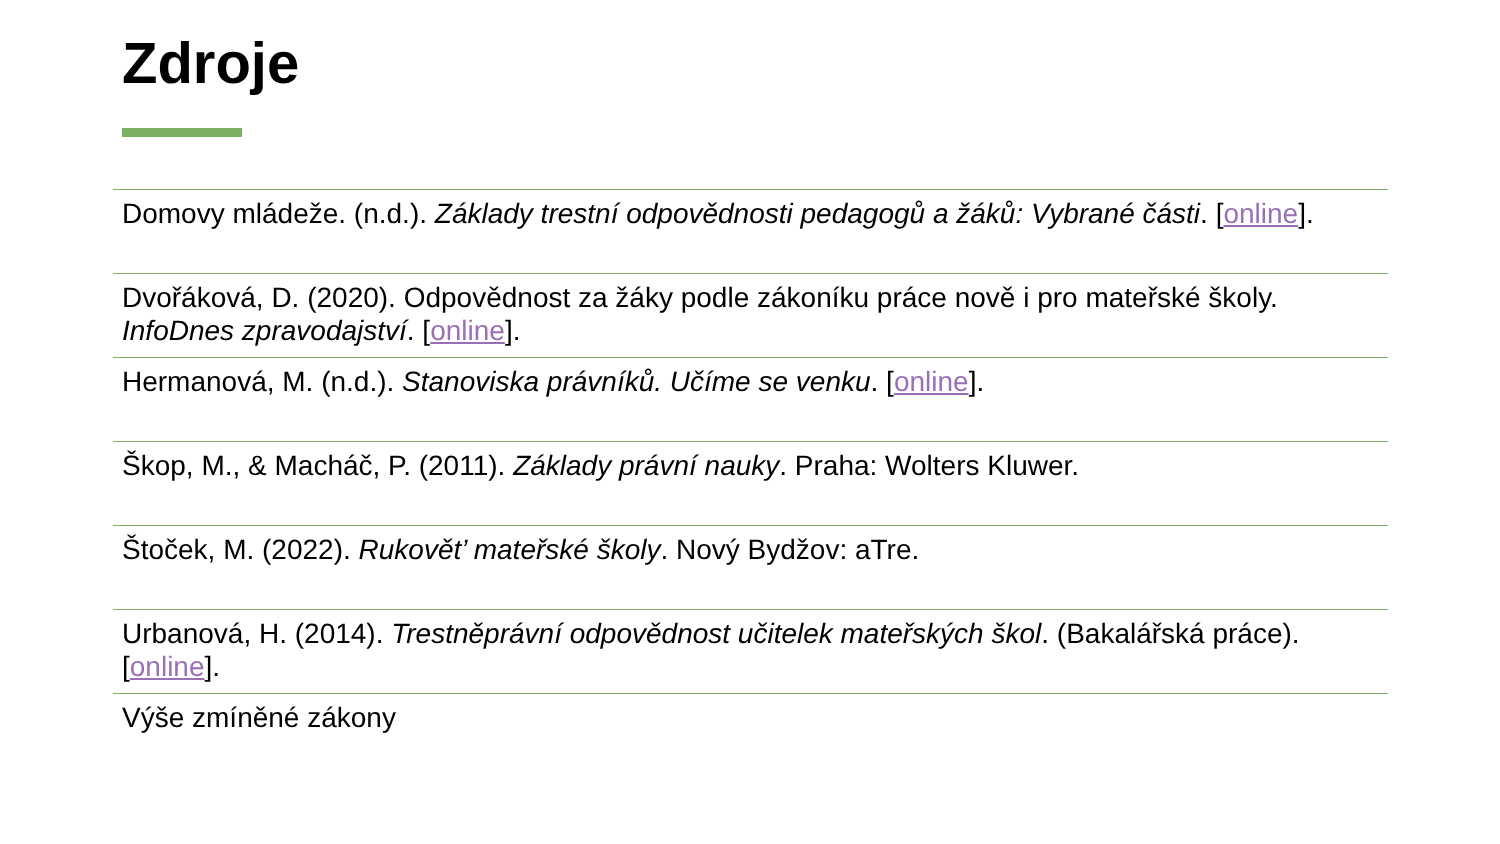Zdroje
Domovy mládeže. (n.d.). Základy trestní odpovědnosti pedagogů a žáků: Vybrané části. [online].
Dvořáková, D. (2020). Odpovědnost za žáky podle zákoníku práce nově i pro mateřské školy. InfoDnes zpravodajství. [online].
Hermanová, M. (n.d.). Stanoviska právníků. Učíme se venku. [online].
Škop, M., & Macháč, P. (2011). Základy právní nauky. Praha: Wolters Kluwer.
Štoček, M. (2022). Rukovět’ mateřské školy. Nový Bydžov: aTre.
Urbanová, H. (2014). Trestněprávní odpovědnost učitelek mateřských škol. (Bakalářská práce). [online].
Výše zmíněné zákony